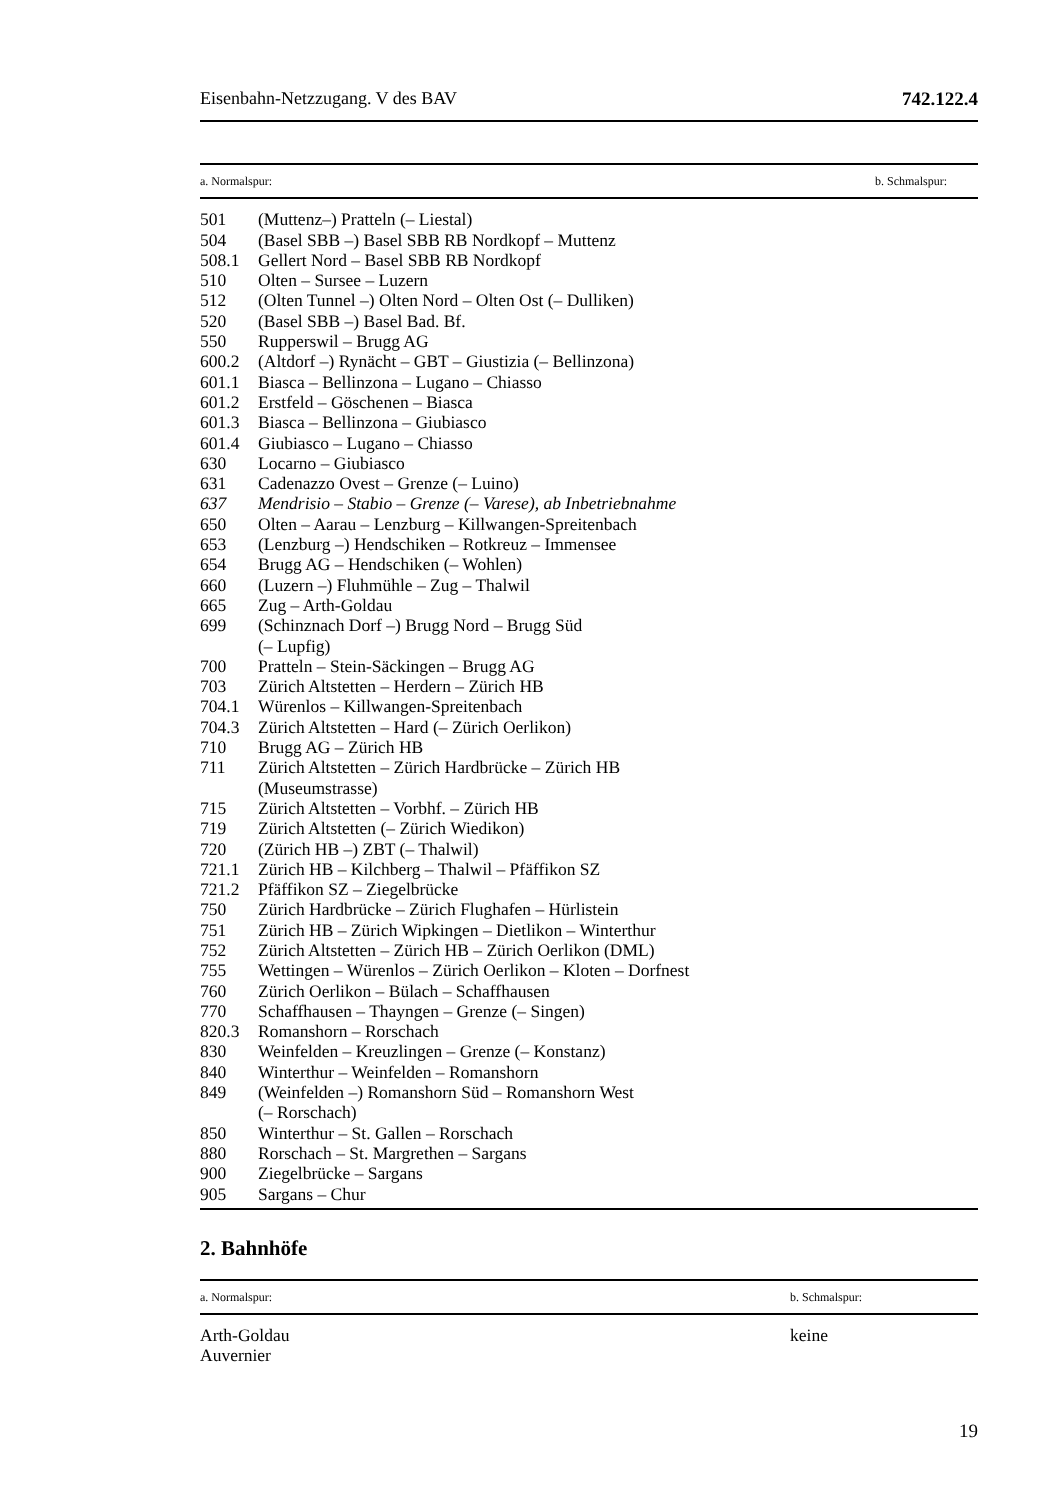Eisenbahn-Netzzugang. V des BAV 742.122.4
| a. Normalspur: | | b. Schmalspur: |
| --- | --- | --- |
| 501 | (Muttenz–) Pratteln (– Liestal) | |
| 504 | (Basel SBB –) Basel SBB RB Nordkopf – Muttenz | |
| 508.1 | Gellert Nord – Basel SBB RB Nordkopf | |
| 510 | Olten – Sursee – Luzern | |
| 512 | (Olten Tunnel –) Olten Nord – Olten Ost (– Dulliken) | |
| 520 | (Basel SBB –) Basel Bad. Bf. | |
| 550 | Rupperswil – Brugg AG | |
| 600.2 | (Altdorf –) Rynächt – GBT – Giustizia (– Bellinzona) | |
| 601.1 | Biasca – Bellinzona – Lugano – Chiasso | |
| 601.2 | Erstfeld – Göschenen – Biasca | |
| 601.3 | Biasca – Bellinzona – Giubiasco | |
| 601.4 | Giubiasco – Lugano – Chiasso | |
| 630 | Locarno – Giubiasco | |
| 631 | Cadenazzo Ovest – Grenze (– Luino) | |
| 637 | Mendrisio – Stabio – Grenze (– Varese), ab Inbetriebnahme | |
| 650 | Olten – Aarau – Lenzburg – Killwangen-Spreitenbach | |
| 653 | (Lenzburg –) Hendschiken – Rotkreuz – Immensee | |
| 654 | Brugg AG – Hendschiken (– Wohlen) | |
| 660 | (Luzern –) Fluhmühle – Zug – Thalwil | |
| 665 | Zug – Arth-Goldau | |
| 699 | (Schinznach Dorf –) Brugg Nord – Brugg Süd (– Lupfig) | |
| 700 | Pratteln – Stein-Säckingen – Brugg AG | |
| 703 | Zürich Altstetten – Herdern – Zürich HB | |
| 704.1 | Würenlos – Killwangen-Spreitenbach | |
| 704.3 | Zürich Altstetten – Hard (– Zürich Oerlikon) | |
| 710 | Brugg AG – Zürich HB | |
| 711 | Zürich Altstetten – Zürich Hardbrücke – Zürich HB (Museumstrasse) | |
| 715 | Zürich Altstetten – Vorbhf. – Zürich HB | |
| 719 | Zürich Altstetten (– Zürich Wiedikon) | |
| 720 | (Zürich HB –) ZBT (– Thalwil) | |
| 721.1 | Zürich HB – Kilchberg – Thalwil – Pfäffikon SZ | |
| 721.2 | Pfäffikon SZ – Ziegelbrücke | |
| 750 | Zürich Hardbrücke – Zürich Flughafen – Hürlistein | |
| 751 | Zürich HB – Zürich Wipkingen – Dietlikon – Winterthur | |
| 752 | Zürich Altstetten – Zürich HB – Zürich Oerlikon (DML) | |
| 755 | Wettingen – Würenlos – Zürich Oerlikon – Kloten – Dorfnest | |
| 760 | Zürich Oerlikon – Bülach – Schaffhausen | |
| 770 | Schaffhausen – Thayngen – Grenze (– Singen) | |
| 820.3 | Romanshorn – Rorschach | |
| 830 | Weinfelden – Kreuzlingen – Grenze (– Konstanz) | |
| 840 | Winterthur – Weinfelden – Romanshorn | |
| 849 | (Weinfelden –) Romanshorn Süd – Romanshorn West (– Rorschach) | |
| 850 | Winterthur – St. Gallen – Rorschach | |
| 880 | Rorschach – St. Margrethen – Sargans | |
| 900 | Ziegelbrücke – Sargans | |
| 905 | Sargans – Chur | |
2. Bahnhöfe
| a. Normalspur: | b. Schmalspur: |
| --- | --- |
| Arth-Goldau Auvernier | keine |
19